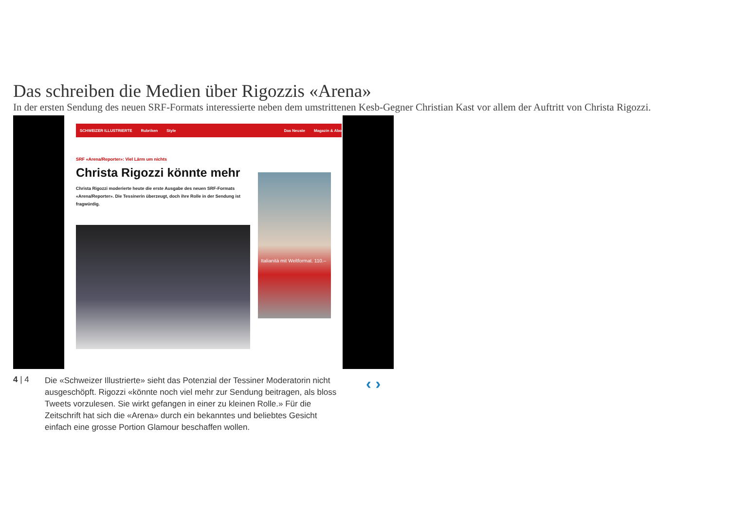Das schreiben die Medien über Rigozzis «Arena»
In der ersten Sendung des neuen SRF-Formats interessierte neben dem umstrittenen Kesb-Gegner Christian Kast vor allem der Auftritt von Christa Rigozzi.
SCHWEIZER ILLUSTRIERTE Rubriken Style Das Neuste Magazin & Abo
SRF «Arena/Reporter»: Viel Lärm um nichts
Christa Rigozzi könnte mehr
Christa Rigozzi moderierte heute die erste Ausgabe des neuen SRF-Formats «Arena/Reporter». Die Tessinerin überzeugt, doch ihre Rolle in der Sendung ist fragwürdig.
Italianità mit Weltformat. 110.–
4 | 4
Die «Schweizer Illustrierte» sieht das Potenzial der Tessiner Moderatorin nicht ausgeschöpft. Rigozzi «könnte noch viel mehr zur Sendung beitragen, als bloss Tweets vorzulesen. Sie wirkt gefangen in einer zu kleinen Rolle.» Für die Zeitschrift hat sich die «Arena» durch ein bekanntes und beliebtes Gesicht einfach eine grosse Portion Glamour beschaffen wollen.
‹ ›